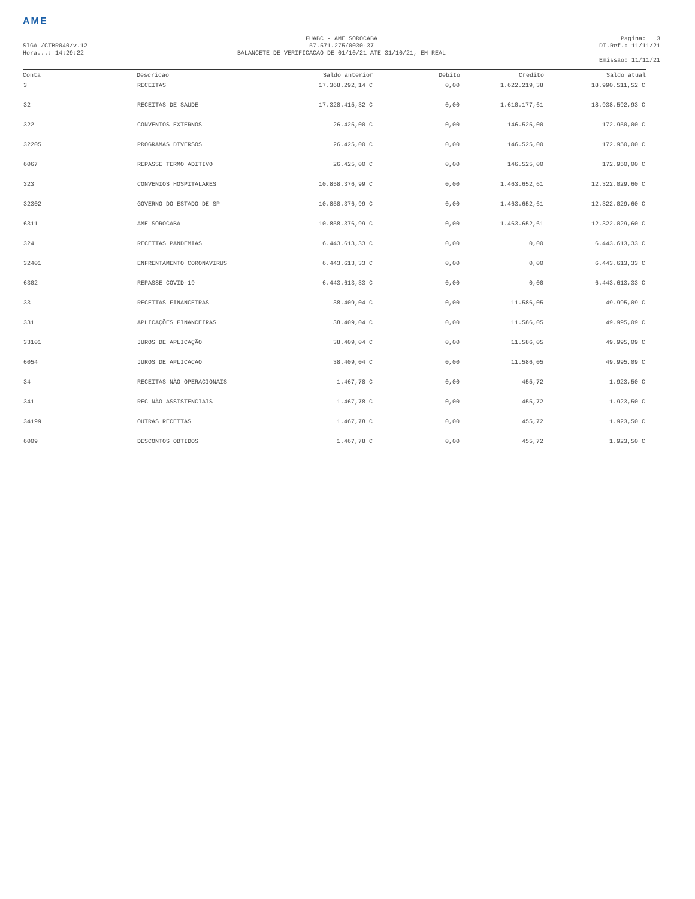AME
SIGA /CTBR040/v.12
Hora...: 14:29:22
FUABC - AME SOROCABA
57.571.275/0030-37
BALANCETE DE VERIFICACAO DE 01/10/21 ATE 31/10/21, EM REAL
Pagina: 3
DT.Ref.: 11/11/21
Emissão: 11/11/21
| Conta | Descricao | Saldo anterior | Debito | Credito | Saldo atual |
| --- | --- | --- | --- | --- | --- |
| 3 | RECEITAS | 17.368.292,14 C | 0,00 | 1.622.219,38 | 18.990.511,52 C |
| 32 | RECEITAS DE SAUDE | 17.328.415,32 C | 0,00 | 1.610.177,61 | 18.938.592,93 C |
| 322 | CONVENIOS EXTERNOS | 26.425,00 C | 0,00 | 146.525,00 | 172.950,00 C |
| 32205 | PROGRAMAS DIVERSOS | 26.425,00 C | 0,00 | 146.525,00 | 172.950,00 C |
| 6067 | REPASSE TERMO ADITIVO | 26.425,00 C | 0,00 | 146.525,00 | 172.950,00 C |
| 323 | CONVENIOS HOSPITALARES | 10.858.376,99 C | 0,00 | 1.463.652,61 | 12.322.029,60 C |
| 32302 | GOVERNO DO ESTADO DE SP | 10.858.376,99 C | 0,00 | 1.463.652,61 | 12.322.029,60 C |
| 6311 | AME SOROCABA | 10.858.376,99 C | 0,00 | 1.463.652,61 | 12.322.029,60 C |
| 324 | RECEITAS PANDEMIAS | 6.443.613,33 C | 0,00 | 0,00 | 6.443.613,33 C |
| 32401 | ENFRENTAMENTO CORONAVIRUS | 6.443.613,33 C | 0,00 | 0,00 | 6.443.613,33 C |
| 6302 | REPASSE COVID-19 | 6.443.613,33 C | 0,00 | 0,00 | 6.443.613,33 C |
| 33 | RECEITAS FINANCEIRAS | 38.409,04 C | 0,00 | 11.586,05 | 49.995,09 C |
| 331 | APLICAÇÕES FINANCEIRAS | 38.409,04 C | 0,00 | 11.586,05 | 49.995,09 C |
| 33101 | JUROS DE APLICAÇÃO | 38.409,04 C | 0,00 | 11.586,05 | 49.995,09 C |
| 6054 | JUROS DE APLICACAO | 38.409,04 C | 0,00 | 11.586,05 | 49.995,09 C |
| 34 | RECEITAS NÃO OPERACIONAIS | 1.467,78 C | 0,00 | 455,72 | 1.923,50 C |
| 341 | REC NÃO ASSISTENCIAIS | 1.467,78 C | 0,00 | 455,72 | 1.923,50 C |
| 34199 | OUTRAS RECEITAS | 1.467,78 C | 0,00 | 455,72 | 1.923,50 C |
| 6009 | DESCONTOS OBTIDOS | 1.467,78 C | 0,00 | 455,72 | 1.923,50 C |